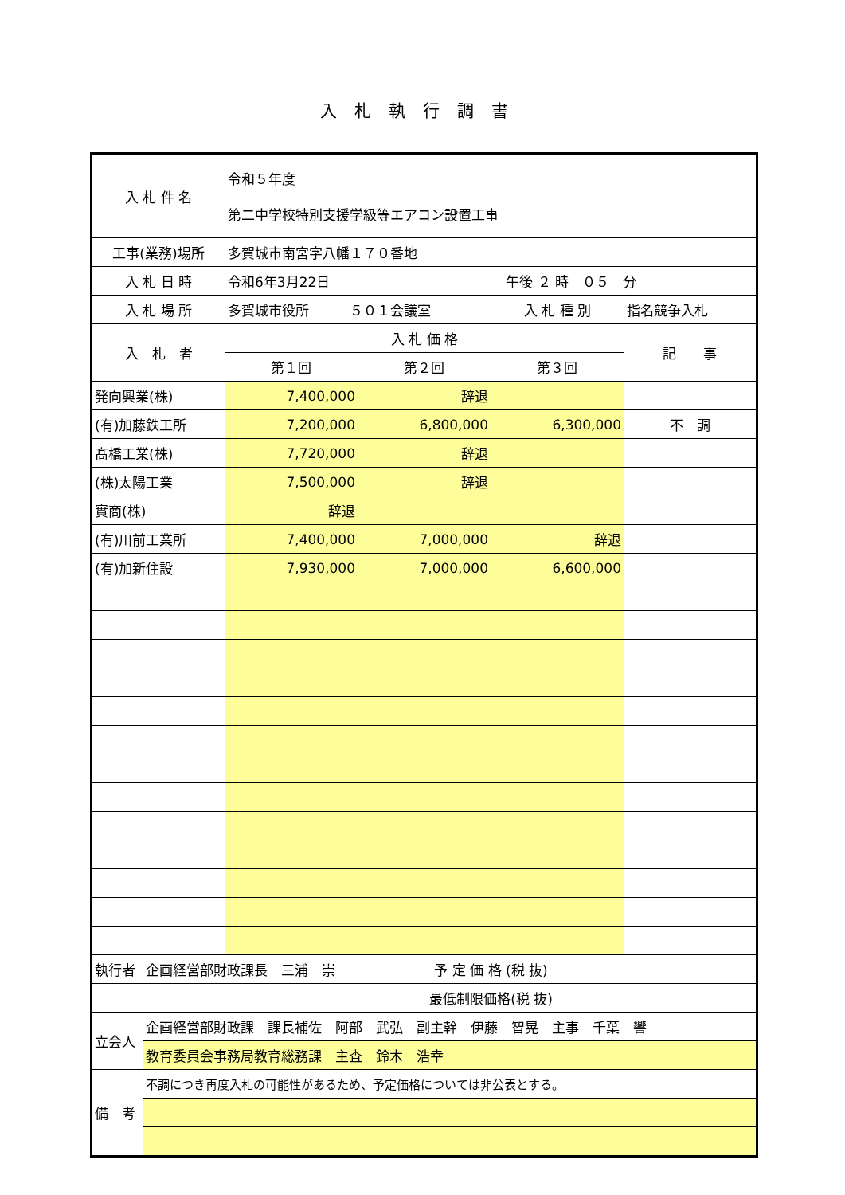入札執行調書
| 入 札 件 名 | | 令和５年度 第二中学校特別支援学級等エアコン設置工事 | | | |
| 工事(業務)場所 | | 多賀城市南宮字八幡１７０番地 | | | |
| 入 札 日 時 | | 令和6年3月22日 午後 ２ 時 ０５ 分 | | | |
| 入 札 場 所 | | 多賀城市役所 ５０１会議室 | | 入 札 種 別 | 指名競争入札 |
| 入 札 者 | | 入 札 価 格 | | | 記 事 |
| | | 第１回 | 第２回 | 第３回 | |
| 発向興業(株) | | 7,400,000 | 辞退 | | |
| (有)加藤鉄工所 | | 7,200,000 | 6,800,000 | 6,300,000 | 不 調 |
| 髙橋工業(株) | | 7,720,000 | 辞退 | | |
| (株)太陽工業 | | 7,500,000 | 辞退 | | |
| 實商(株) | | 辞退 | | | |
| (有)川前工業所 | | 7,400,000 | 7,000,000 | 辞退 | |
| (有)加新住設 | | 7,930,000 | 7,000,000 | 6,600,000 | |
| 執行者 | 企画経営部財政課長 三浦 崇 | | 予 定 価 格 (税 抜) | | |
| | | | 最低制限価格(税 抜) | | |
| 立会人 | 企画経営部財政課 課長補佐 阿部 武弘 副主幹 伊藤 智晃 主事 千葉 響 | | | | |
| | 教育委員会事務局教育総務課 主査 鈴木 浩幸 | | | | |
| 備 考 | 不調につき再度入札の可能性があるため、予定価格については非公表とする。 | | | | |